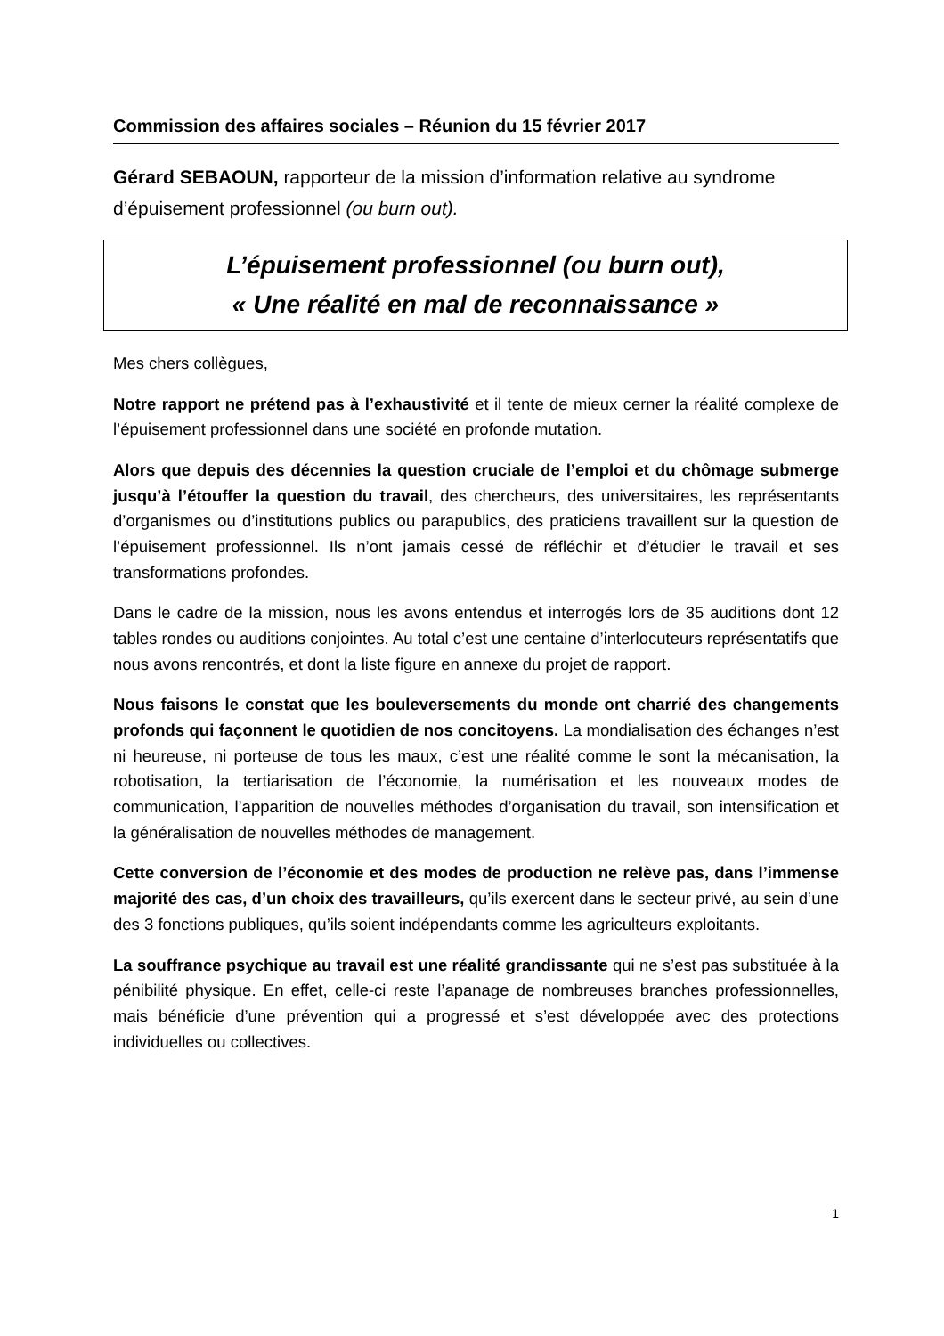Commission des affaires sociales – Réunion du 15 février 2017
Gérard SEBAOUN, rapporteur de la mission d’information relative au syndrome d’épuisement professionnel (ou burn out).
L’épuisement professionnel (ou burn out),
« Une réalité en mal de reconnaissance »
Mes chers collègues,
Notre rapport ne prétend pas à l’exhaustivité et il tente de mieux cerner la réalité complexe de l’épuisement professionnel dans une société en profonde mutation.
Alors que depuis des décennies la question cruciale de l’emploi et du chômage submerge jusqu’à l’étouffer la question du travail, des chercheurs, des universitaires, les représentants d’organismes ou d’institutions publics ou parapublics, des praticiens travaillent sur la question de l’épuisement professionnel. Ils n’ont jamais cessé de réfléchir et d’étudier le travail et ses transformations profondes.
Dans le cadre de la mission, nous les avons entendus et interrogés lors de 35 auditions dont 12 tables rondes ou auditions conjointes. Au total c’est une centaine d’interlocuteurs représentatifs que nous avons rencontrés, et dont la liste figure en annexe du projet de rapport.
Nous faisons le constat que les bouleversements du monde ont charrié des changements profonds qui façonnent le quotidien de nos concitoyens. La mondialisation des échanges n’est ni heureuse, ni porteuse de tous les maux, c’est une réalité comme le sont la mécanisation, la robotisation, la tertiarisation de l’économie, la numérisation et les nouveaux modes de communication, l’apparition de nouvelles méthodes d’organisation du travail, son intensification et la généralisation de nouvelles méthodes de management.
Cette conversion de l’économie et des modes de production ne relève pas, dans l’immense majorité des cas, d’un choix des travailleurs, qu’ils exercent dans le secteur privé, au sein d’une des 3 fonctions publiques, qu’ils soient indépendants comme les agriculteurs exploitants.
La souffrance psychique au travail est une réalité grandissante qui ne s’est pas substituée à la pénibilité physique. En effet, celle-ci reste l’apanage de nombreuses branches professionnelles, mais bénéficie d’une prévention qui a progressé et s’est développée avec des protections individuelles ou collectives.
1